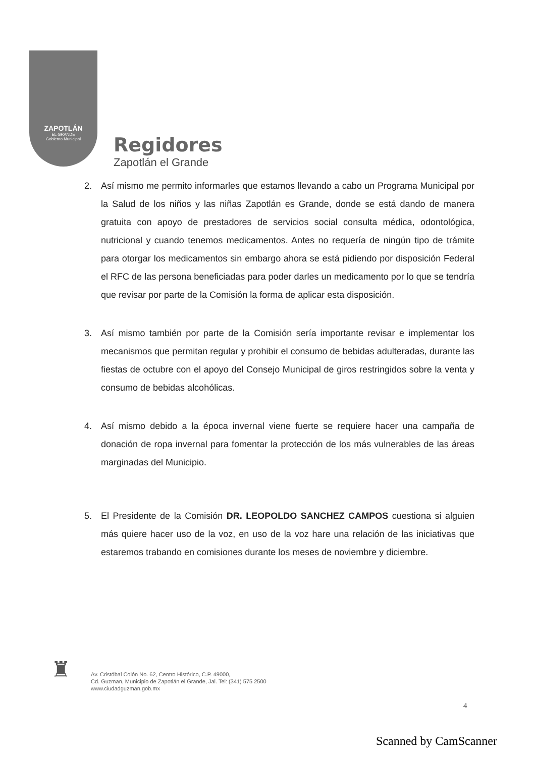ZAPOTLÁN
EL GRANDE
Gobierno Municipal
Regidores
Zapotlán el Grande
2. Así mismo me permito informarles que estamos llevando a cabo un Programa Municipal por la Salud de los niños y las niñas Zapotlán es Grande, donde se está dando de manera gratuita con apoyo de prestadores de servicios social consulta médica, odontológica, nutricional y cuando tenemos medicamentos. Antes no requería de ningún tipo de trámite para otorgar los medicamentos sin embargo ahora se está pidiendo por disposición Federal el RFC de las persona beneficiadas para poder darles un medicamento por lo que se tendría que revisar por parte de la Comisión la forma de aplicar esta disposición.
3. Así mismo también por parte de la Comisión sería importante revisar e implementar los mecanismos que permitan regular y prohibir el consumo de bebidas adulteradas, durante las fiestas de octubre con el apoyo del Consejo Municipal de giros restringidos sobre la venta y consumo de bebidas alcohólicas.
4. Así mismo debido a la época invernal viene fuerte se requiere hacer una campaña de donación de ropa invernal para fomentar la protección de los más vulnerables de las áreas marginadas del Municipio.
5. El Presidente de la Comisión DR. LEOPOLDO SANCHEZ CAMPOS cuestiona si alguien más quiere hacer uso de la voz, en uso de la voz hare una relación de las iniciativas que estaremos trabando en comisiones durante los meses de noviembre y diciembre.
♜
Av. Cristóbal Colón No. 62, Centro Histórico, C.P. 49000,
Cd. Guzman, Municipio de Zapotlán el Grande, Jal. Tel: (341) 575 2500
www.ciudadguzman.gob.mx
4
Scanned by CamScanner